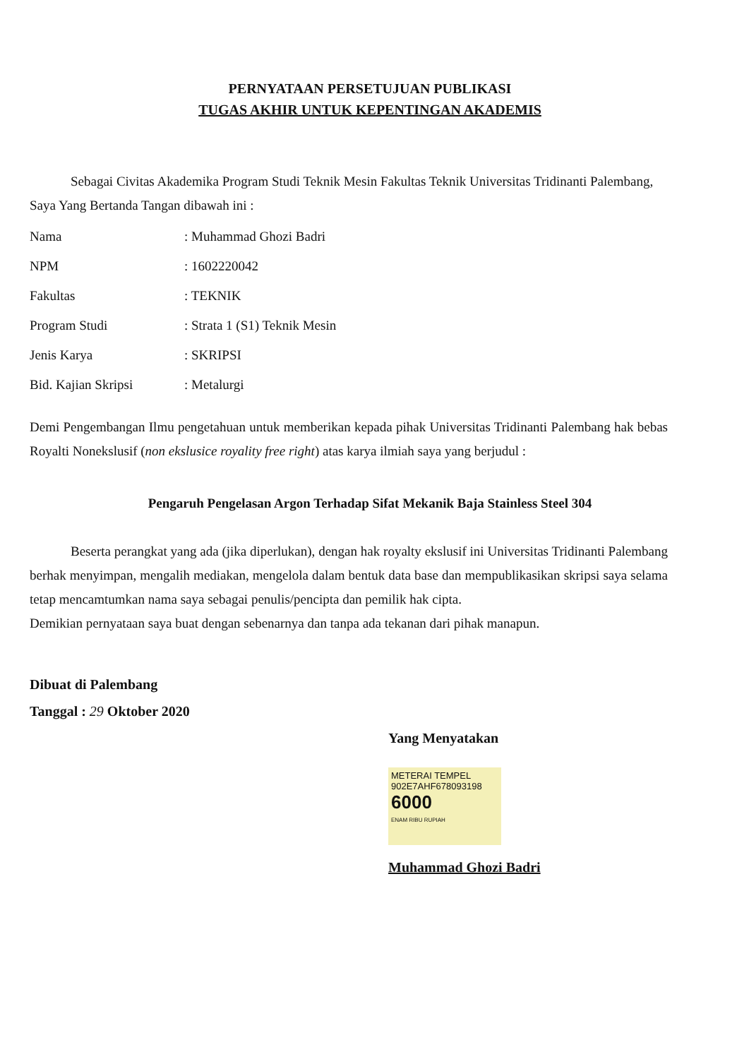PERNYATAAN PERSETUJUAN PUBLIKASI
TUGAS AKHIR UNTUK KEPENTINGAN AKADEMIS
Sebagai Civitas Akademika Program Studi Teknik Mesin Fakultas Teknik Universitas Tridinanti Palembang,
Saya Yang Bertanda Tangan dibawah ini :
| Nama | : Muhammad Ghozi Badri |
| NPM | : 1602220042 |
| Fakultas | : TEKNIK |
| Program Studi | : Strata 1 (S1) Teknik Mesin |
| Jenis Karya | : SKRIPSI |
| Bid. Kajian Skripsi | : Metalurgi |
Demi Pengembangan Ilmu pengetahuan untuk memberikan kepada pihak Universitas Tridinanti Palembang hak bebas Royalti Nonekslusif (non ekslusice royality free right) atas karya ilmiah saya yang berjudul :
Pengaruh Pengelasan Argon Terhadap Sifat Mekanik Baja Stainless Steel 304
Beserta perangkat yang ada (jika diperlukan), dengan hak royalty ekslusif ini Universitas Tridinanti Palembang berhak menyimpan, mengalih mediakan, mengelola dalam bentuk data base dan mempublikasikan skripsi saya selama tetap mencamtumkan nama saya sebagai penulis/pencipta dan pemilik hak cipta.
Demikian pernyataan saya buat dengan sebenarnya dan tanpa ada tekanan dari pihak manapun.
Dibuat di Palembang
Tanggal : 29 Oktober 2020
Yang Menyatakan
METERAI TEMPEL
902E7AHF678093198
6000
ENAM RIBU RUPIAH
Muhammad Ghozi Badri